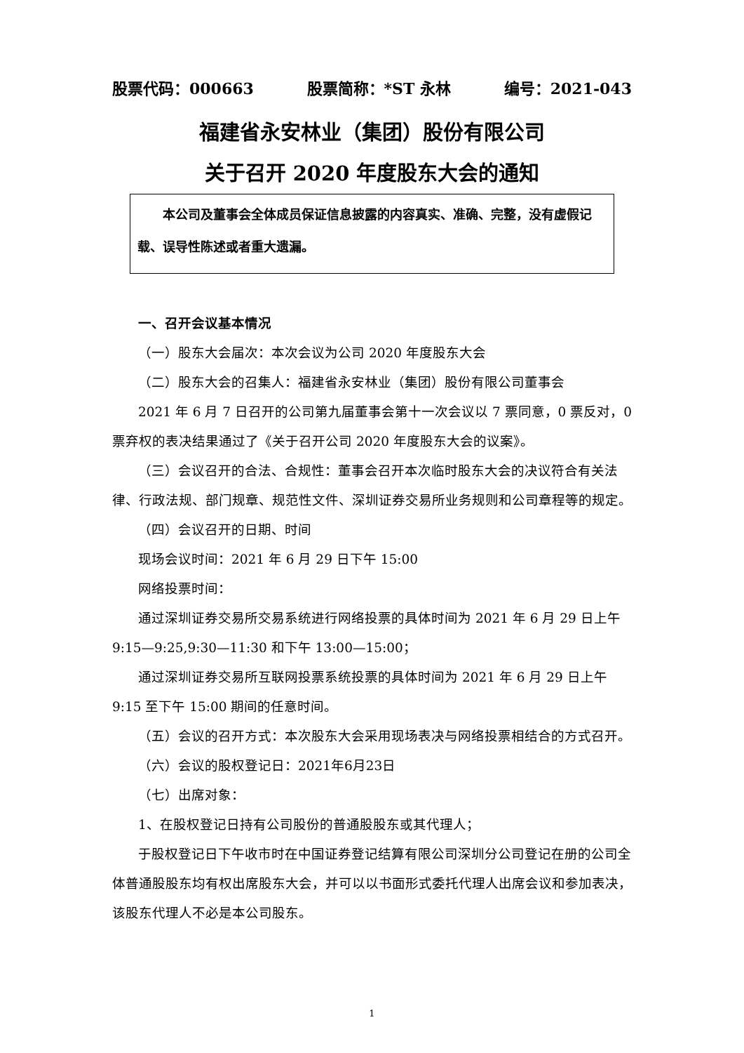股票代码：000663 股票简称：*ST 永林 编号：2021-043
福建省永安林业（集团）股份有限公司
关于召开 2020 年度股东大会的通知
  本公司及董事会全体成员保证信息披露的内容真实、准确、完整，没有虚假记载、误导性陈述或者重大遗漏。
一、召开会议基本情况
（一）股东大会届次：本次会议为公司 2020 年度股东大会
（二）股东大会的召集人：福建省永安林业（集团）股份有限公司董事会
2021 年 6 月 7 日召开的公司第九届董事会第十一次会议以 7 票同意，0 票反对，0 票弃权的表决结果通过了《关于召开公司 2020 年度股东大会的议案》。
（三）会议召开的合法、合规性：董事会召开本次临时股东大会的决议符合有关法律、行政法规、部门规章、规范性文件、深圳证券交易所业务规则和公司章程等的规定。
（四）会议召开的日期、时间
现场会议时间：2021 年 6 月 29 日下午 15:00
网络投票时间：
通过深圳证券交易所交易系统进行网络投票的具体时间为 2021 年 6 月 29 日上午 9:15—9:25,9:30—11:30 和下午 13:00—15:00；
通过深圳证券交易所互联网投票系统投票的具体时间为 2021 年 6 月 29 日上午 9:15 至下午 15:00 期间的任意时间。
（五）会议的召开方式：本次股东大会采用现场表决与网络投票相结合的方式召开。
（六）会议的股权登记日：2021年6月23日
（七）出席对象：
1、在股权登记日持有公司股份的普通股股东或其代理人；
于股权登记日下午收市时在中国证券登记结算有限公司深圳分公司登记在册的公司全体普通股股东均有权出席股东大会，并可以以书面形式委托代理人出席会议和参加表决，该股东代理人不必是本公司股东。
1